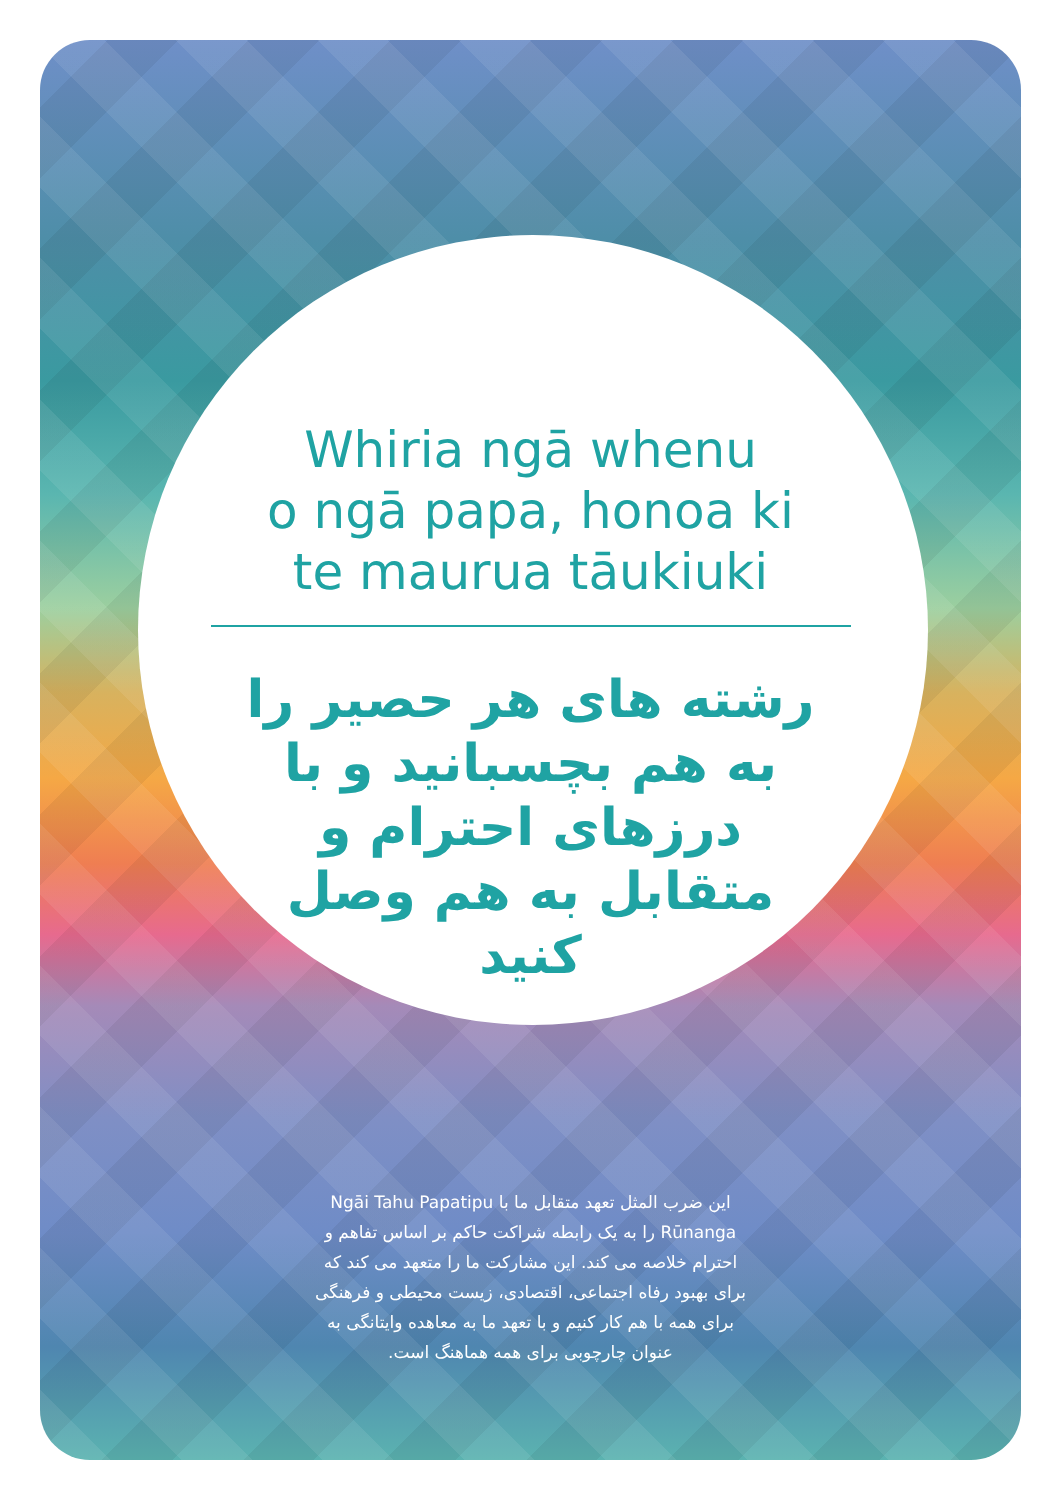Whiria ngā whenu
o ngā papa, honoa ki
te maurua tāukiuki
رشته های هر حصیر را به هم بچسبانید و با درزهای احترام و متقابل به هم وصل کنید
این ضرب المثل تعهد متقابل ما با Ngāi Tahu Papatipu Rūnanga را به یک رابطه شراکت حاکم بر اساس تفاهم و احترام خلاصه می کند. این مشارکت ما را متعهد می کند که برای بهبود رفاه اجتماعی، اقتصادی، زیست محیطی و فرهنگی برای همه با هم کار کنیم و با تعهد ما به معاهده وایتانگی به عنوان چارچوبی برای همه هماهنگ است.